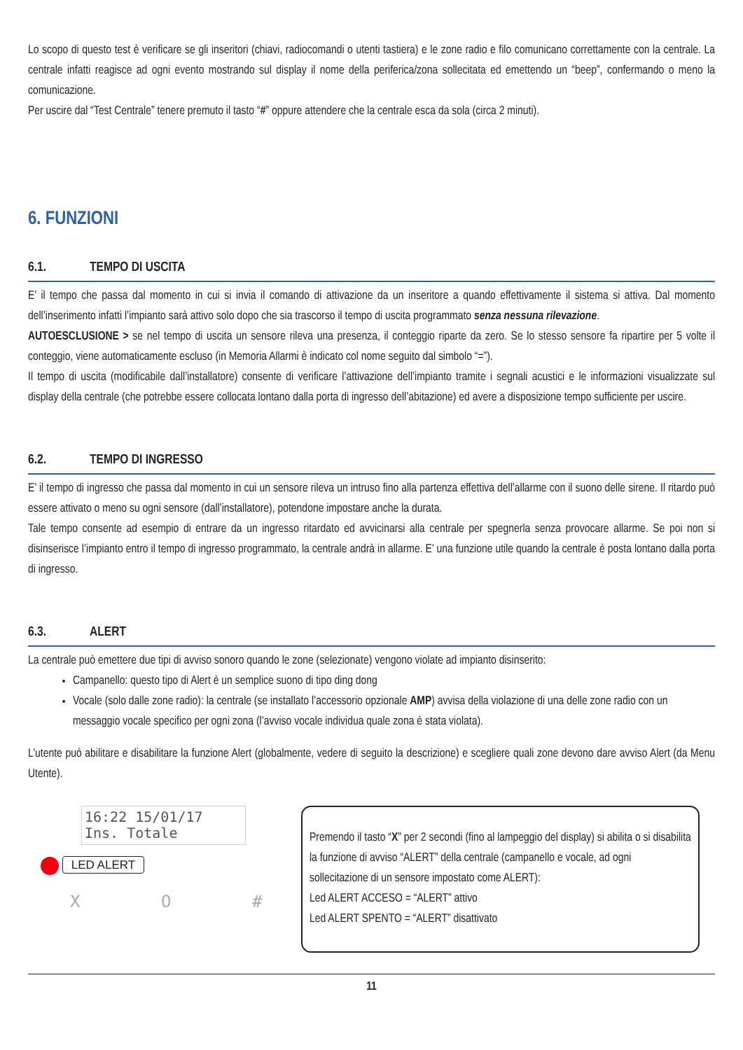Lo scopo di questo test è verificare se gli inseritori (chiavi, radiocomandi o utenti tastiera) e le zone radio e filo comunicano correttamente con la centrale. La centrale infatti reagisce ad ogni evento mostrando sul display il nome della periferica/zona sollecitata ed emettendo un “beep”, confermando o meno la comunicazione.
Per uscire dal “Test Centrale” tenere premuto il tasto “#” oppure attendere che la centrale esca da sola (circa 2 minuti).
6. FUNZIONI
6.1. TEMPO DI USCITA
E’ il tempo che passa dal momento in cui si invia il comando di attivazione da un inseritore a quando effettivamente il sistema si attiva. Dal momento dell’inserimento infatti l’impianto sarà attivo solo dopo che sia trascorso il tempo di uscita programmato senza nessuna rilevazione.
AUTOESCLUSIONE > se nel tempo di uscita un sensore rileva una presenza, il conteggio riparte da zero. Se lo stesso sensore fa ripartire per 5 volte il conteggio, viene automaticamente escluso (in Memoria Allarmi è indicato col nome seguito dal simbolo “=”).
Il tempo di uscita (modificabile dall’installatore) consente di verificare l’attivazione dell’impianto tramite i segnali acustici e le informazioni visualizzate sul display della centrale (che potrebbe essere collocata lontano dalla porta di ingresso dell’abitazione) ed avere a disposizione tempo sufficiente per uscire.
6.2. TEMPO DI INGRESSO
E’ il tempo di ingresso che passa dal momento in cui un sensore rileva un intruso fino alla partenza effettiva dell’allarme con il suono delle sirene. Il ritardo può essere attivato o meno su ogni sensore (dall’installatore), potendone impostare anche la durata.
Tale tempo consente ad esempio di entrare da un ingresso ritardato ed avvicinarsi alla centrale per spegnerla senza provocare allarme. Se poi non si disinserisce l’impianto entro il tempo di ingresso programmato, la centrale andrà in allarme. E’ una funzione utile quando la centrale è posta lontano dalla porta di ingresso.
6.3. ALERT
La centrale può emettere due tipi di avviso sonoro quando le zone (selezionate) vengono violate ad impianto disinserito:
Campanello: questo tipo di Alert è un semplice suono di tipo ding dong
Vocale (solo dalle zone radio): la centrale (se installato l’accessorio opzionale AMP) avvisa della violazione di una delle zone radio con un messaggio vocale specifico per ogni zona (l’avviso vocale individua quale zona è stata violata).
L’utente può abilitare e disabilitare la funzione Alert (globalmente, vedere di seguito la descrizione) e scegliere quali zone devono dare avviso Alert (da Menu Utente).
16:22 15/01/17
Ins. Totale
LED ALERT
X O #
Premendo il tasto “X” per 2 secondi (fino al lampeggio del display) si abilita o si disabilita la funzione di avviso “ALERT” della centrale (campanello e vocale, ad ogni sollecitazione di un sensore impostato come ALERT):
Led ALERT ACCESO = “ALERT” attivo
Led ALERT SPENTO = “ALERT” disattivato
11